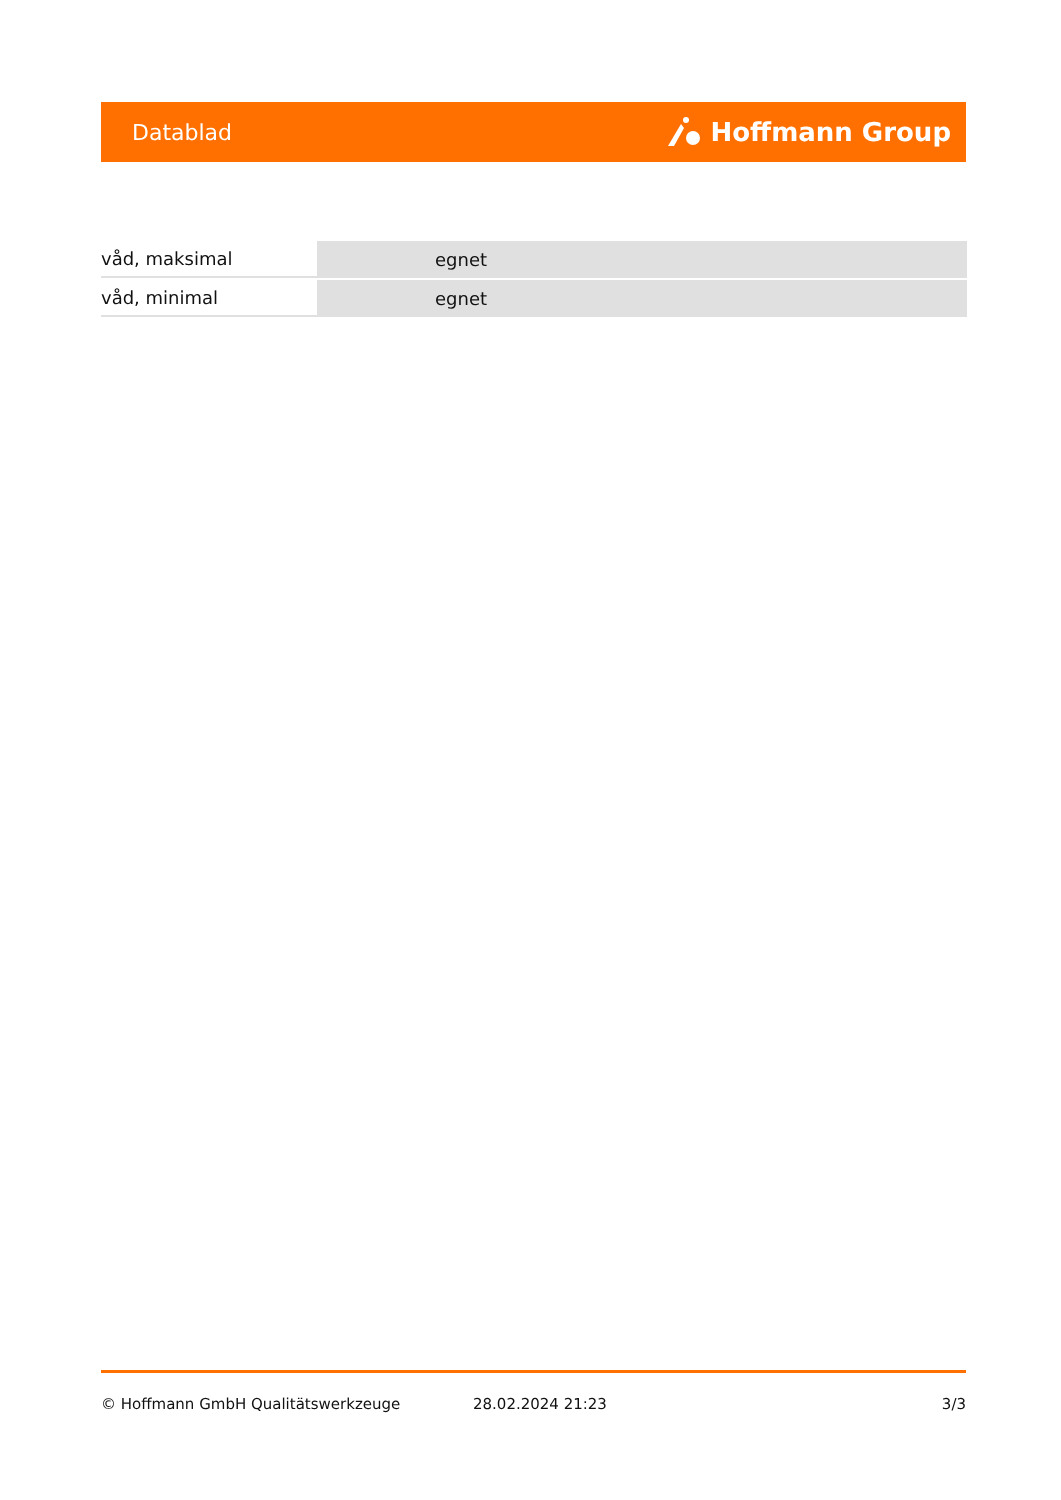Datablad Hoffmann Group
| våd, maksimal | egnet |
| våd, minimal | egnet |
© Hoffmann GmbH Qualitätswerkzeuge 28.02.2024 21:23 3/3